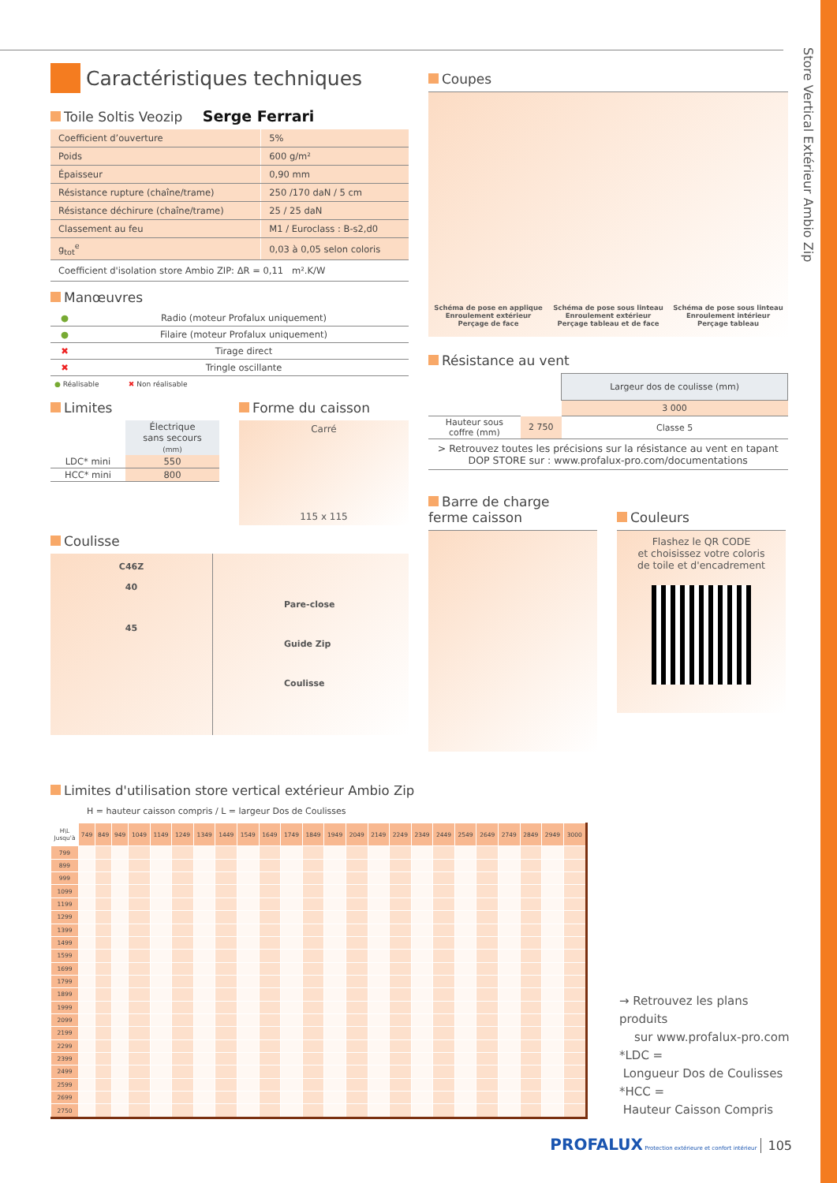Store Vertical Extérieur Ambio Zip
Caractéristiques techniques
Toile Soltis Veozip Serge Ferrari
| Coefficient d’ouverture | 5% |
| Poids | 600 g/m² |
| Épaisseur | 0,90 mm |
| Résistance rupture (chaîne/trame) | 250 /170 daN / 5 cm |
| Résistance déchirure (chaîne/trame) | 25 / 25 daN |
| Classement au feu | M1 / Euroclass : B-s2,d0 |
| g<sub>tot</sub><sup>e</sup> | 0,03 à 0,05 selon coloris |
Coefficient d'isolation store Ambio ZIP: ΔR = 0,11 m².K/W
Manœuvres
| ● | Radio (moteur Profalux uniquement) |
| ● | Filaire (moteur Profalux uniquement) |
| ✖ | Tirage direct |
| ✖ | Tringle oscillante |
● Réalisable ✖ Non réalisable
Limites
| | Électrique sans secours (mm) |
| LDC* mini | 550 |
| HCC* mini | 800 |
Forme du caisson
Carré
115 x 115
Coulisse
C46Z
40
45
Pare-close
Guide Zip
Coulisse
Coupes
Schéma de pose en applique
Enroulement extérieur
Perçage de face
Schéma de pose sous linteau
Enroulement extérieur
Perçage tableau et de face
Schéma de pose sous linteau
Enroulement intérieur
Perçage tableau
Résistance au vent
| | | Largeur dos de coulisse (mm) |
| | | 3 000 |
| Hauteur sous coffre (mm) | 2 750 | Classe 5 |
| > Retrouvez toutes les précisions sur la résistance au vent en tapant DOP STORE sur : www.profalux-pro.com/documentations | | |
Barre de charge
ferme caisson
Couleurs
Flashez le QR CODE
et choisissez votre coloris
de toile et d'encadrement
Limites d'utilisation store vertical extérieur Ambio Zip
H = hauteur caisson compris / L = largeur Dos de Coulisses
| H\L Jusqu'à | 749 | 849 | 949 | 1049 | 1149 | 1249 | 1349 | 1449 | 1549 | 1649 | 1749 | 1849 | 1949 | 2049 | 2149 | 2249 | 2349 | 2449 | 2549 | 2649 | 2749 | 2849 | 2949 | 3000 |
| --- | --- | --- | --- | --- | --- | --- | --- | --- | --- | --- | --- | --- | --- | --- | --- | --- | --- | --- | --- | --- | --- | --- | --- | --- |
| 799 | | | | | | | | | | | | | | | | | | | | | | | | |
| 899 | | | | | | | | | | | | | | | | | | | | | | | | |
| 999 | | | | | | | | | | | | | | | | | | | | | | | | |
| 1099 | | | | | | | | | | | | | | | | | | | | | | | | |
| 1199 | | | | | | | | | | | | | | | | | | | | | | | | |
| 1299 | | | | | | | | | | | | | | | | | | | | | | | | |
| 1399 | | | | | | | | | | | | | | | | | | | | | | | | |
| 1499 | | | | | | | | | | | | | | | | | | | | | | | | |
| 1599 | | | | | | | | | | | | | | | | | | | | | | | | |
| 1699 | | | | | | | | | | | | | | | | | | | | | | | | |
| 1799 | | | | | | | | | | | | | | | | | | | | | | | | |
| 1899 | | | | | | | | | | | | | | | | | | | | | | | | |
| 1999 | | | | | | | | | | | | | | | | | | | | | | | | |
| 2099 | | | | | | | | | | | | | | | | | | | | | | | | |
| 2199 | | | | | | | | | | | | | | | | | | | | | | | | |
| 2299 | | | | | | | | | | | | | | | | | | | | | | | | |
| 2399 | | | | | | | | | | | | | | | | | | | | | | | | |
| 2499 | | | | | | | | | | | | | | | | | | | | | | | | |
| 2599 | | | | | | | | | | | | | | | | | | | | | | | | |
| 2699 | | | | | | | | | | | | | | | | | | | | | | | | |
| 2750 | | | | | | | | | | | | | | | | | | | | | | | | |
→ Retrouvez les plans produits
sur www.profalux-pro.com
*LDC =
Longueur Dos de Coulisses
*HCC =
Hauteur Caisson Compris
PROFALUX Protection extérieure et confort intérieur 105